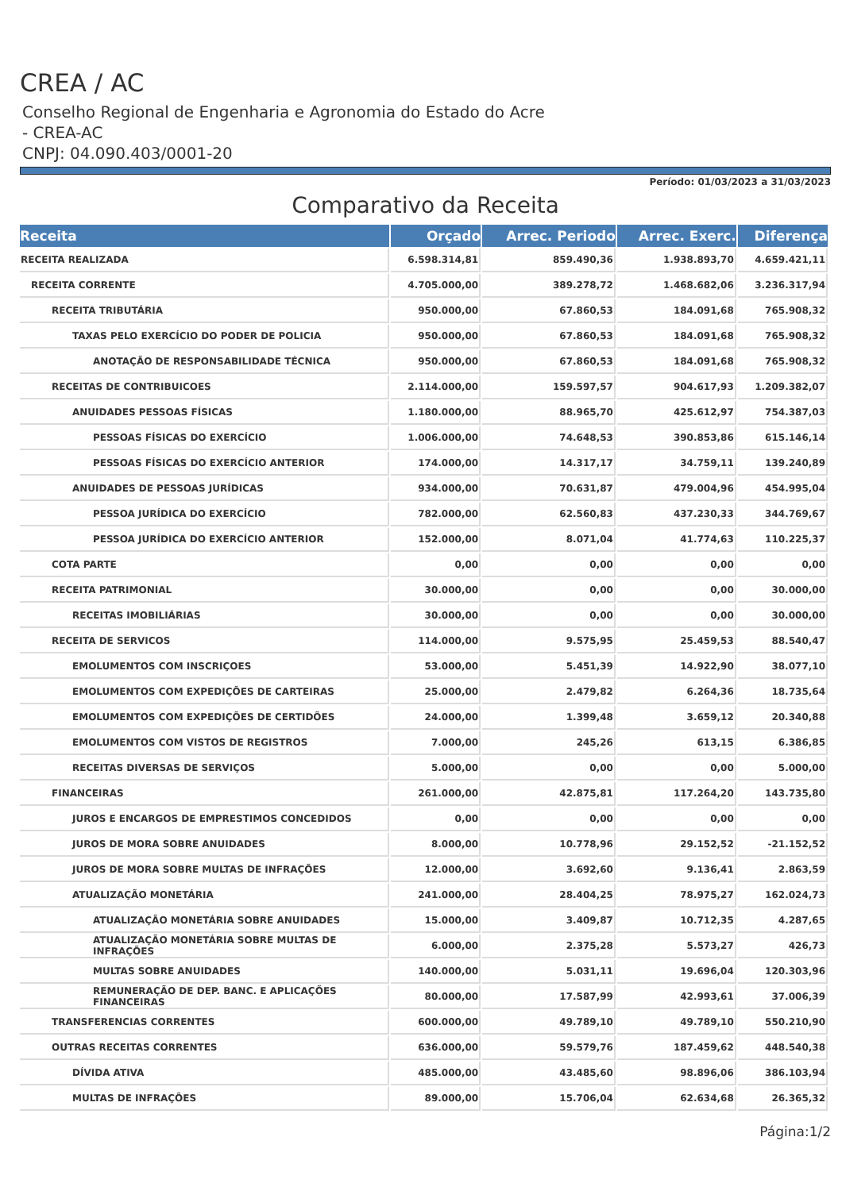CREA / AC
Conselho Regional de Engenharia e Agronomia do Estado do Acre - CREA-AC
CNPJ: 04.090.403/0001-20
Período: 01/03/2023 a 31/03/2023
Comparativo da Receita
| Receita | Orçado | Arrec. Periodo | Arrec. Exerc. | Diferença |
| --- | --- | --- | --- | --- |
| RECEITA REALIZADA | 6.598.314,81 | 859.490,36 | 1.938.893,70 | 4.659.421,11 |
| RECEITA CORRENTE | 4.705.000,00 | 389.278,72 | 1.468.682,06 | 3.236.317,94 |
| RECEITA TRIBUTÁRIA | 950.000,00 | 67.860,53 | 184.091,68 | 765.908,32 |
| TAXAS PELO EXERCÍCIO DO PODER DE POLICIA | 950.000,00 | 67.860,53 | 184.091,68 | 765.908,32 |
| ANOTAÇÃO DE RESPONSABILIDADE TÉCNICA | 950.000,00 | 67.860,53 | 184.091,68 | 765.908,32 |
| RECEITAS DE CONTRIBUICOES | 2.114.000,00 | 159.597,57 | 904.617,93 | 1.209.382,07 |
| ANUIDADES PESSOAS FÍSICAS | 1.180.000,00 | 88.965,70 | 425.612,97 | 754.387,03 |
| PESSOAS FÍSICAS DO EXERCÍCIO | 1.006.000,00 | 74.648,53 | 390.853,86 | 615.146,14 |
| PESSOAS FÍSICAS DO EXERCÍCIO ANTERIOR | 174.000,00 | 14.317,17 | 34.759,11 | 139.240,89 |
| ANUIDADES DE PESSOAS JURÍDICAS | 934.000,00 | 70.631,87 | 479.004,96 | 454.995,04 |
| PESSOA JURÍDICA DO EXERCÍCIO | 782.000,00 | 62.560,83 | 437.230,33 | 344.769,67 |
| PESSOA JURÍDICA DO EXERCÍCIO ANTERIOR | 152.000,00 | 8.071,04 | 41.774,63 | 110.225,37 |
| COTA PARTE | 0,00 | 0,00 | 0,00 | 0,00 |
| RECEITA PATRIMONIAL | 30.000,00 | 0,00 | 0,00 | 30.000,00 |
| RECEITAS IMOBILIÁRIAS | 30.000,00 | 0,00 | 0,00 | 30.000,00 |
| RECEITA DE SERVICOS | 114.000,00 | 9.575,95 | 25.459,53 | 88.540,47 |
| EMOLUMENTOS COM INSCRIÇOES | 53.000,00 | 5.451,39 | 14.922,90 | 38.077,10 |
| EMOLUMENTOS COM EXPEDIÇÕES DE CARTEIRAS | 25.000,00 | 2.479,82 | 6.264,36 | 18.735,64 |
| EMOLUMENTOS COM EXPEDIÇÕES DE CERTIDÕES | 24.000,00 | 1.399,48 | 3.659,12 | 20.340,88 |
| EMOLUMENTOS COM VISTOS DE REGISTROS | 7.000,00 | 245,26 | 613,15 | 6.386,85 |
| RECEITAS DIVERSAS DE SERVIÇOS | 5.000,00 | 0,00 | 0,00 | 5.000,00 |
| FINANCEIRAS | 261.000,00 | 42.875,81 | 117.264,20 | 143.735,80 |
| JUROS E ENCARGOS DE EMPRESTIMOS CONCEDIDOS | 0,00 | 0,00 | 0,00 | 0,00 |
| JUROS DE MORA SOBRE ANUIDADES | 8.000,00 | 10.778,96 | 29.152,52 | -21.152,52 |
| JUROS DE MORA SOBRE MULTAS DE INFRAÇÕES | 12.000,00 | 3.692,60 | 9.136,41 | 2.863,59 |
| ATUALIZAÇÃO MONETÁRIA | 241.000,00 | 28.404,25 | 78.975,27 | 162.024,73 |
| ATUALIZAÇÃO MONETÁRIA SOBRE ANUIDADES | 15.000,00 | 3.409,87 | 10.712,35 | 4.287,65 |
| ATUALIZAÇÃO MONETÁRIA SOBRE MULTAS DE INFRAÇÕES | 6.000,00 | 2.375,28 | 5.573,27 | 426,73 |
| MULTAS SOBRE ANUIDADES | 140.000,00 | 5.031,11 | 19.696,04 | 120.303,96 |
| REMUNERAÇÃO DE DEP. BANC. E APLICAÇÕES FINANCEIRAS | 80.000,00 | 17.587,99 | 42.993,61 | 37.006,39 |
| TRANSFERENCIAS CORRENTES | 600.000,00 | 49.789,10 | 49.789,10 | 550.210,90 |
| OUTRAS RECEITAS CORRENTES | 636.000,00 | 59.579,76 | 187.459,62 | 448.540,38 |
| DÍVIDA ATIVA | 485.000,00 | 43.485,60 | 98.896,06 | 386.103,94 |
| MULTAS DE INFRAÇÕES | 89.000,00 | 15.706,04 | 62.634,68 | 26.365,32 |
Página:1/2